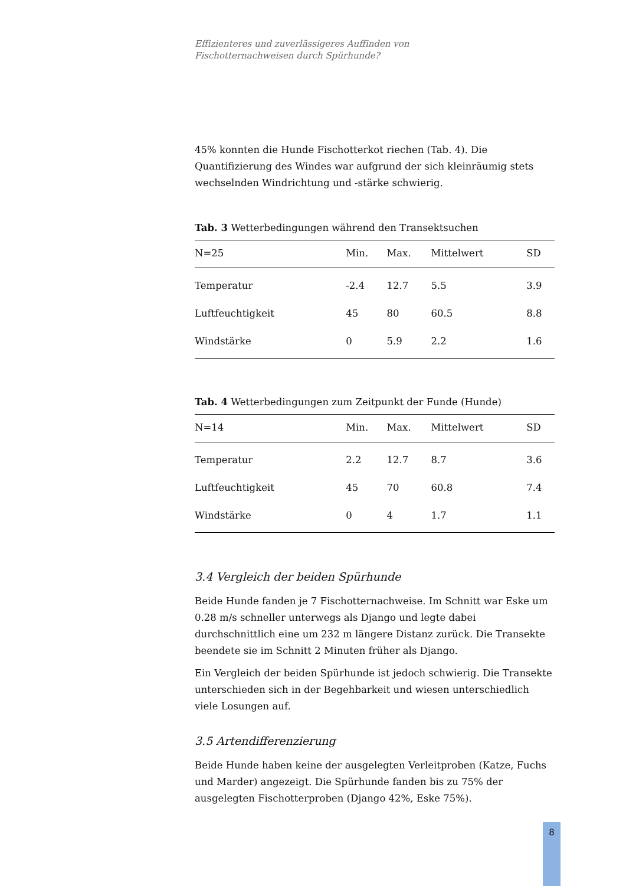Effizienteres und zuverlässigeres Auffinden von
Fischotternachweisen durch Spürhunde?
45% konnten die Hunde Fischotterkot riechen (Tab. 4). Die Quantifizierung des Windes war aufgrund der sich kleinräumig stets wechselnden Windrichtung und -stärke schwierig.
Tab. 3 Wetterbedingungen während den Transektsuchen
| N=25 | Min. | Max. | Mittelwert | SD |
| --- | --- | --- | --- | --- |
| Temperatur | -2.4 | 12.7 | 5.5 | 3.9 |
| Luftfeuchtigkeit | 45 | 80 | 60.5 | 8.8 |
| Windstärke | 0 | 5.9 | 2.2 | 1.6 |
Tab. 4 Wetterbedingungen zum Zeitpunkt der Funde (Hunde)
| N=14 | Min. | Max. | Mittelwert | SD |
| --- | --- | --- | --- | --- |
| Temperatur | 2.2 | 12.7 | 8.7 | 3.6 |
| Luftfeuchtigkeit | 45 | 70 | 60.8 | 7.4 |
| Windstärke | 0 | 4 | 1.7 | 1.1 |
3.4 Vergleich der beiden Spürhunde
Beide Hunde fanden je 7 Fischotternachweise. Im Schnitt war Eske um 0.28 m/s schneller unterwegs als Django und legte dabei durchschnittlich eine um 232 m längere Distanz zurück. Die Transekte beendete sie im Schnitt 2 Minuten früher als Django.
Ein Vergleich der beiden Spürhunde ist jedoch schwierig. Die Transekte unterschieden sich in der Begehbarkeit und wiesen unterschiedlich viele Losungen auf.
3.5 Artendifferenzierung
Beide Hunde haben keine der ausgelegten Verleitproben (Katze, Fuchs und Marder) angezeigt. Die Spürhunde fanden bis zu 75% der ausgelegten Fischotterproben (Django 42%, Eske 75%).
8